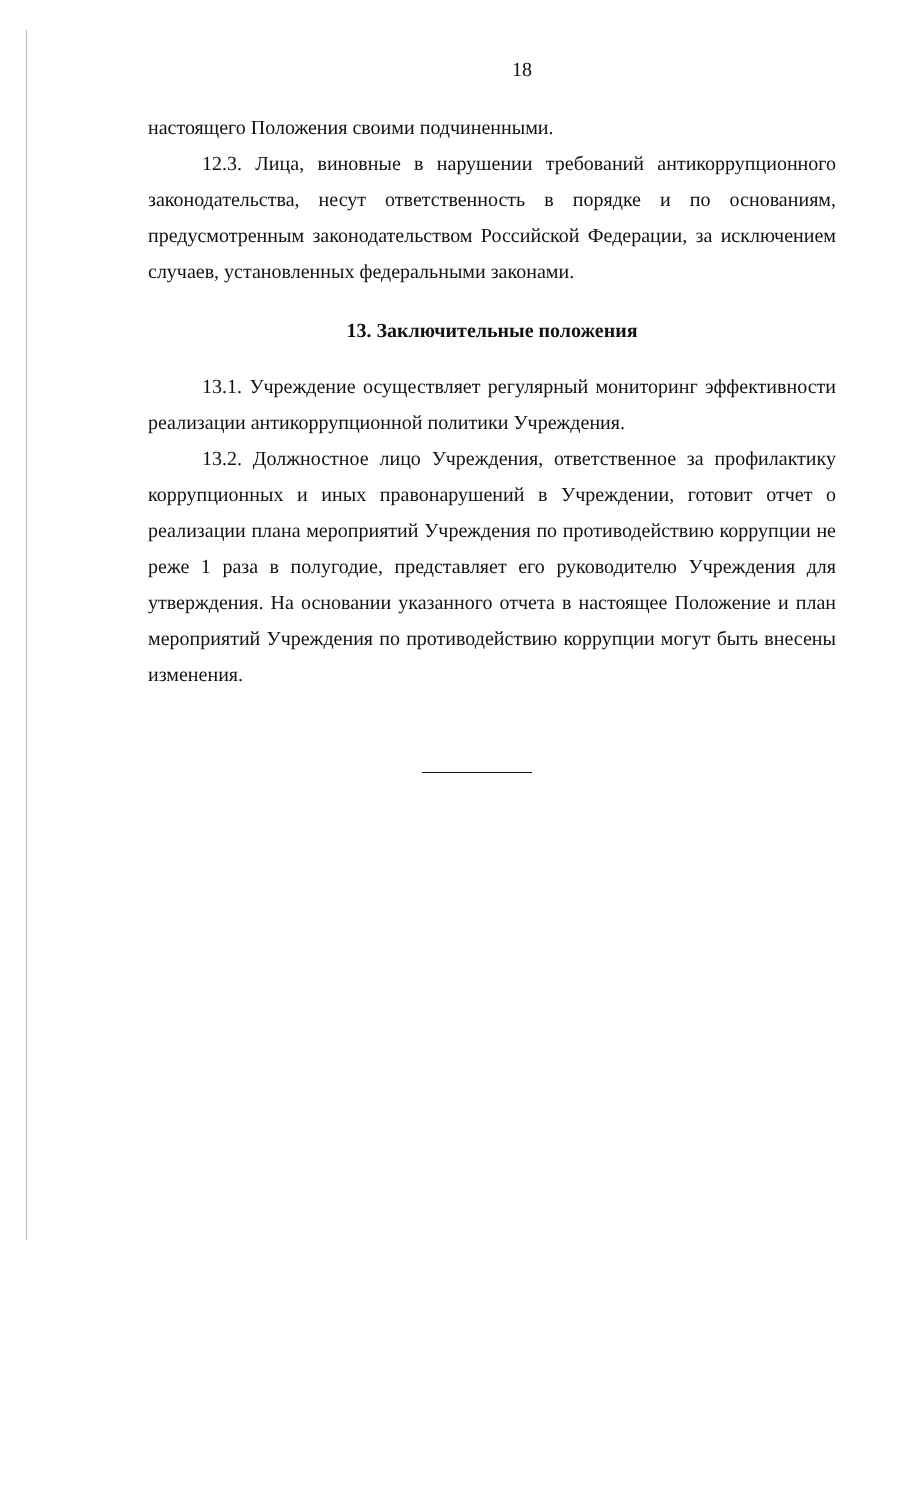18
настоящего Положения своими подчиненными.
12.3. Лица, виновные в нарушении требований антикоррупционного законодательства, несут ответственность в порядке и по основаниям, предусмотренным законодательством Российской Федерации, за исключением случаев, установленных федеральными законами.
13. Заключительные положения
13.1. Учреждение осуществляет регулярный мониторинг эффективности реализации антикоррупционной политики Учреждения.
13.2. Должностное лицо Учреждения, ответственное за профилактику коррупционных и иных правонарушений в Учреждении, готовит отчет о реализации плана мероприятий Учреждения по противодействию коррупции не реже 1 раза в полугодие, представляет его руководителю Учреждения для утверждения. На основании указанного отчета в настоящее Положение и план мероприятий Учреждения по противодействию коррупции могут быть внесены изменения.